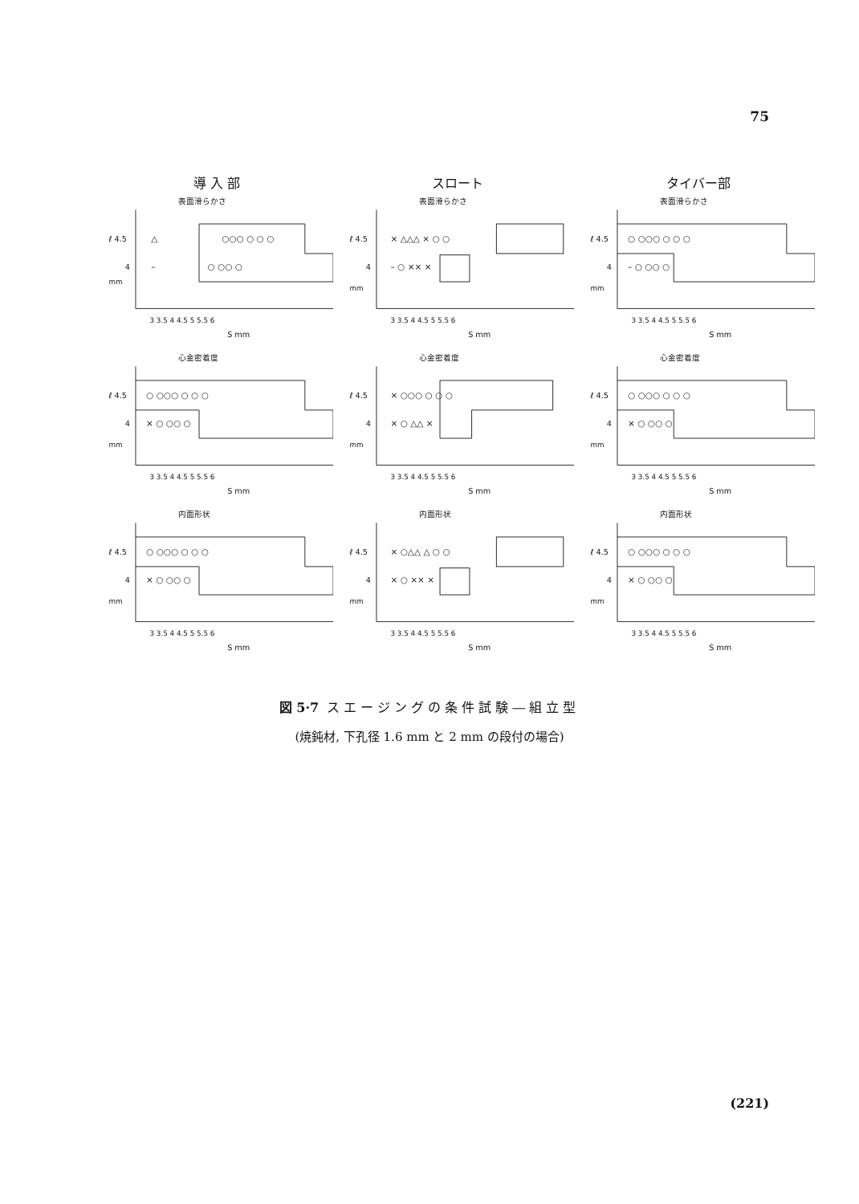75
導 入 部
スロート
タイバー部
表面滑らかさ
ℓ 4.5
4
mm
△
○○○ ○ ○ ○
–
○ ○○ ○
3 3.5 4 4.5 5 5.5 6
S mm
表面滑らかさ
ℓ 4.5
4
mm
× △△△ × ○ ○
– ○ ×× ×
3 3.5 4 4.5 5 5.5 6
S mm
表面滑らかさ
ℓ 4.5
4
mm
○ ○○○ ○ ○ ○
– ○ ○○ ○
3 3.5 4 4.5 5 5.5 6
S mm
心金密着度
ℓ 4.5
4
mm
○ ○○○ ○ ○ ○
× ○ ○○ ○
3 3.5 4 4.5 5 5.5 6
S mm
心金密着度
ℓ 4.5
4
mm
× ○○○ ○ ○ ○
× ○ △△ ×
3 3.5 4 4.5 5 5.5 6
S mm
心金密着度
ℓ 4.5
4
mm
○ ○○○ ○ ○ ○
× ○ ○○ ○
3 3.5 4 4.5 5 5.5 6
S mm
内面形状
ℓ 4.5
4
mm
○ ○○○ ○ ○ ○
× ○ ○○ ○
3 3.5 4 4.5 5 5.5 6
S mm
内面形状
ℓ 4.5
4
mm
× ○△△ △ ○ ○
× ○ ×× ×
3 3.5 4 4.5 5 5.5 6
S mm
内面形状
ℓ 4.5
4
mm
○ ○○○ ○ ○ ○
× ○ ○○ ○
3 3.5 4 4.5 5 5.5 6
S mm
図 5·7 スエージングの条件試験―組立型
(焼鈍材, 下孔径 1.6 mm と 2 mm の段付の場合)
(221)